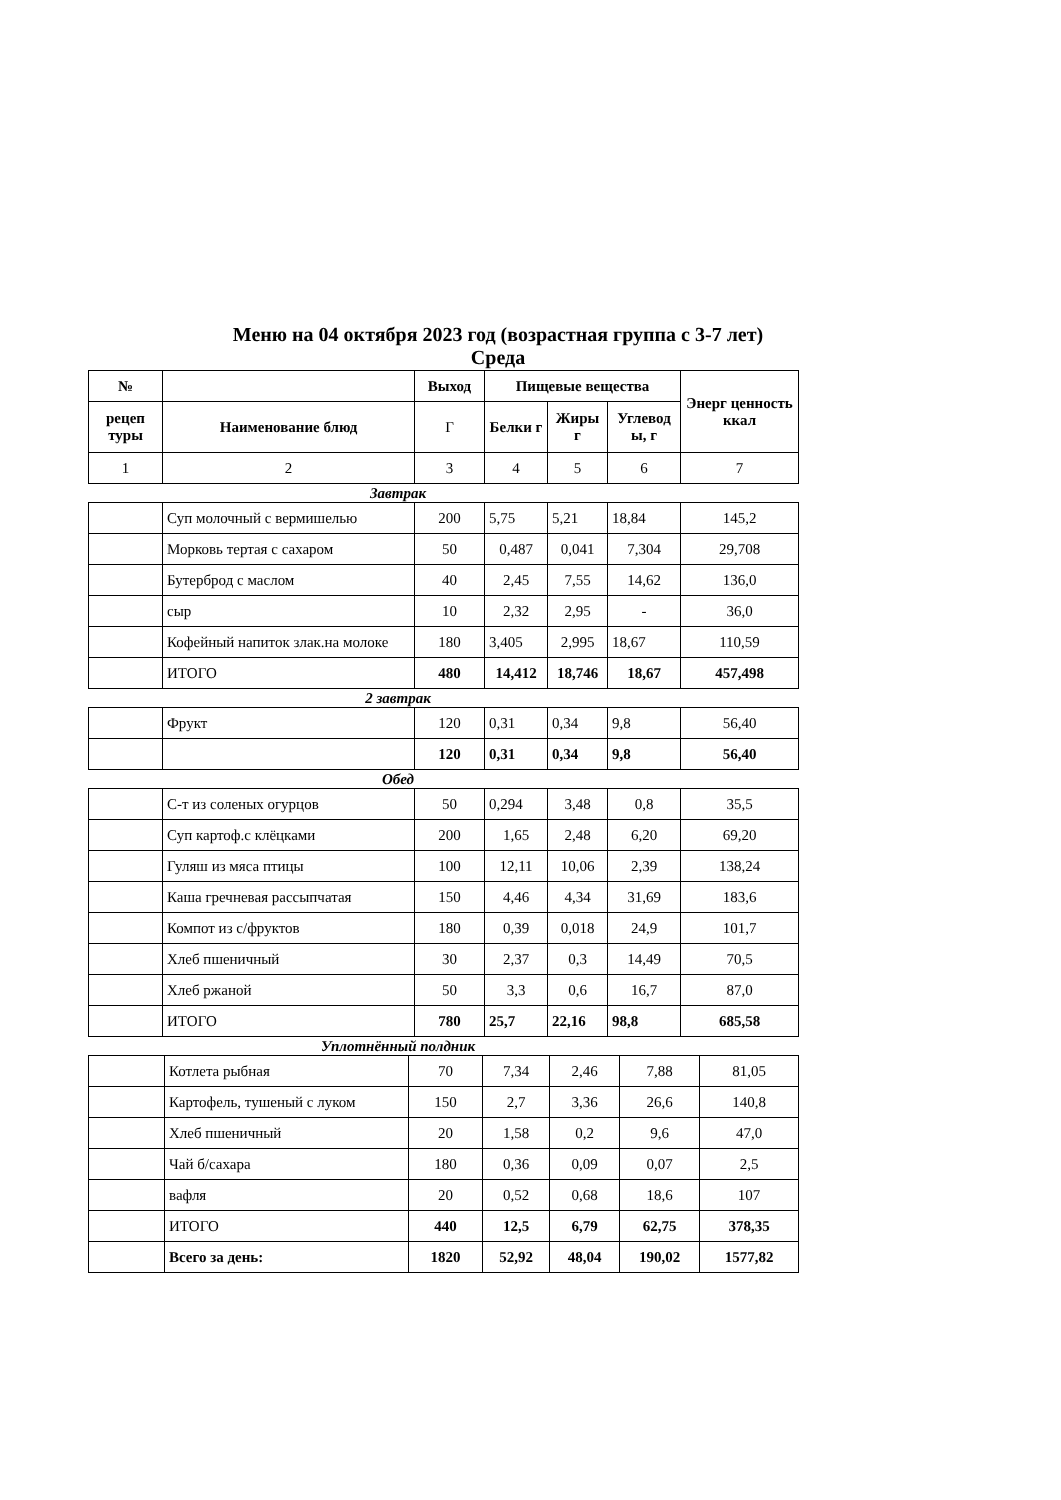Меню на 04 октября 2023 год (возрастная группа с 3-7 лет)
Среда
| № | | Выход | Пищевые вещества | | | Энерг ценность ккал |
| --- | --- | --- | --- | --- | --- | --- |
| рецеп туры | Наименование блюд | Г | Белки г | Жиры г | Углевод ы, г | |
| 1 | 2 | 3 | 4 | 5 | 6 | 7 |
Завтрак
| | Суп молочный с вермишелью | 200 | 5,75 | 5,21 | 18,84 | 145,2 |
| | Морковь тертая с сахаром | 50 | 0,487 | 0,041 | 7,304 | 29,708 |
| | Бутерброд с маслом | 40 | 2,45 | 7,55 | 14,62 | 136,0 |
| | сыр | 10 | 2,32 | 2,95 | - | 36,0 |
| | Кофейный напиток злак.на молоке | 180 | 3,405 | 2,995 | 18,67 | 110,59 |
| | ИТОГО | 480 | 14,412 | 18,746 | 18,67 | 457,498 |
2 завтрак
| | Фрукт | 120 | 0,31 | 0,34 | 9,8 | 56,40 |
| | | 120 | 0,31 | 0,34 | 9,8 | 56,40 |
Обед
| | С-т из соленых огурцов | 50 | 0,294 | 3,48 | 0,8 | 35,5 |
| | Суп картоф.с клёцками | 200 | 1,65 | 2,48 | 6,20 | 69,20 |
| | Гуляш из мяса птицы | 100 | 12,11 | 10,06 | 2,39 | 138,24 |
| | Каша гречневая рассыпчатая | 150 | 4,46 | 4,34 | 31,69 | 183,6 |
| | Компот из с/фруктов | 180 | 0,39 | 0,018 | 24,9 | 101,7 |
| | Хлеб пшеничный | 30 | 2,37 | 0,3 | 14,49 | 70,5 |
| | Хлеб ржаной | 50 | 3,3 | 0,6 | 16,7 | 87,0 |
| | ИТОГО | 780 | 25,7 | 22,16 | 98,8 | 685,58 |
Уплотнённый полдник
| | Котлета рыбная | 70 | 7,34 | 2,46 | 7,88 | 81,05 |
| | Картофель, тушеный с луком | 150 | 2,7 | 3,36 | 26,6 | 140,8 |
| | Хлеб пшеничный | 20 | 1,58 | 0,2 | 9,6 | 47,0 |
| | Чай б/сахара | 180 | 0,36 | 0,09 | 0,07 | 2,5 |
| | вафля | 20 | 0,52 | 0,68 | 18,6 | 107 |
| | ИТОГО | 440 | 12,5 | 6,79 | 62,75 | 378,35 |
| | Всего за день: | 1820 | 52,92 | 48,04 | 190,02 | 1577,82 |